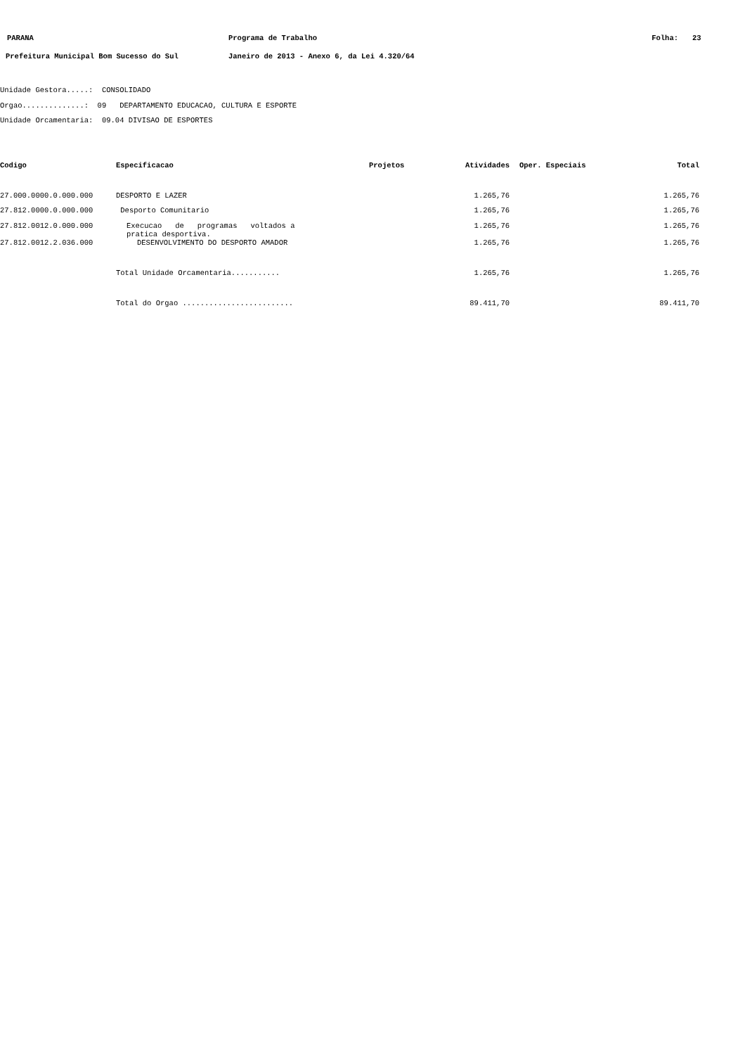| PARANA | Programa de Trabalho | Folha: | 23 |
| Prefeitura Municipal Bom Sucesso do Sul | Janeiro de 2013 - Anexo 6, da Lei 4.320/64 | | |
Unidade Gestora.....: CONSOLIDADO
Orgao..............: 09 DEPARTAMENTO EDUCACAO, CULTURA E ESPORTE
Unidade Orcamentaria: 09.04 DIVISAO DE ESPORTES
| Codigo | Especificacao | Projetos | Atividades | Oper. Especiais | Total |
| --- | --- | --- | --- | --- | --- |
| 27.000.0000.0.000.000 | DESPORTO E LAZER | | 1.265,76 | | 1.265,76 |
| 27.812.0000.0.000.000 | Desporto Comunitario | | 1.265,76 | | 1.265,76 |
| 27.812.0012.0.000.000 | Execucao de programas voltados a pratica desportiva. | | 1.265,76 | | 1.265,76 |
| 27.812.0012.2.036.000 | DESENVOLVIMENTO DO DESPORTO AMADOR | | 1.265,76 | | 1.265,76 |
| | Total Unidade Orcamentaria........... | | 1.265,76 | | 1.265,76 |
| | Total do Orgao ......................... | | 89.411,70 | | 89.411,70 |